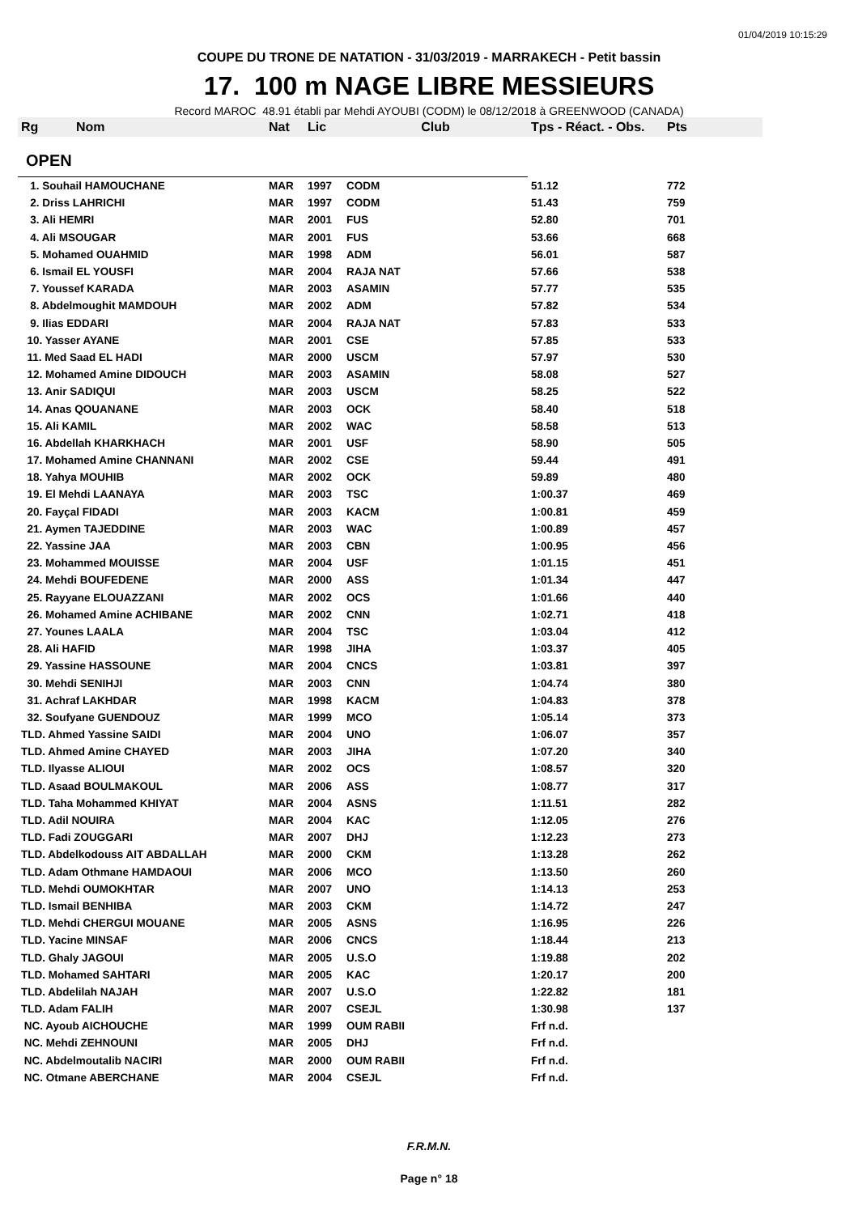01/04/2019 10:15:29
COUPE DU TRONE DE NATATION - 31/03/2019 - MARRAKECH - Petit bassin
17. 100 m NAGE LIBRE MESSIEURS
Record MAROC 48.91 établi par Mehdi AYOUBI (CODM) le 08/12/2018 à GREENWOOD (CANADA)
| Rg | Nom | Nat | Lic | Club | Tps - Réact. - Obs. | Pts |
| --- | --- | --- | --- | --- | --- | --- |
| OPEN | | | | | | |
| 1. Souhail HAMOUCHANE | | MAR | 1997 | CODM | 51.12 | 772 |
| 2. Driss LAHRICHI | | MAR | 1997 | CODM | 51.43 | 759 |
| 3. Ali HEMRI | | MAR | 2001 | FUS | 52.80 | 701 |
| 4. Ali MSOUGAR | | MAR | 2001 | FUS | 53.66 | 668 |
| 5. Mohamed OUAHMID | | MAR | 1998 | ADM | 56.01 | 587 |
| 6. Ismail EL YOUSFI | | MAR | 2004 | RAJA NAT | 57.66 | 538 |
| 7. Youssef KARADA | | MAR | 2003 | ASAMIN | 57.77 | 535 |
| 8. Abdelmoughit MAMDOUH | | MAR | 2002 | ADM | 57.82 | 534 |
| 9. Ilias EDDARI | | MAR | 2004 | RAJA NAT | 57.83 | 533 |
| 10. Yasser AYANE | | MAR | 2001 | CSE | 57.85 | 533 |
| 11. Med Saad EL HADI | | MAR | 2000 | USCM | 57.97 | 530 |
| 12. Mohamed Amine DIDOUCH | | MAR | 2003 | ASAMIN | 58.08 | 527 |
| 13. Anir SADIQUI | | MAR | 2003 | USCM | 58.25 | 522 |
| 14. Anas QOUANANE | | MAR | 2003 | OCK | 58.40 | 518 |
| 15. Ali KAMIL | | MAR | 2002 | WAC | 58.58 | 513 |
| 16. Abdellah KHARKHACH | | MAR | 2001 | USF | 58.90 | 505 |
| 17. Mohamed Amine CHANNANI | | MAR | 2002 | CSE | 59.44 | 491 |
| 18. Yahya MOUHIB | | MAR | 2002 | OCK | 59.89 | 480 |
| 19. El Mehdi LAANAYA | | MAR | 2003 | TSC | 1:00.37 | 469 |
| 20. Fayçal FIDADI | | MAR | 2003 | KACM | 1:00.81 | 459 |
| 21. Aymen TAJEDDINE | | MAR | 2003 | WAC | 1:00.89 | 457 |
| 22. Yassine JAA | | MAR | 2003 | CBN | 1:00.95 | 456 |
| 23. Mohammed MOUISSE | | MAR | 2004 | USF | 1:01.15 | 451 |
| 24. Mehdi BOUFEDENE | | MAR | 2000 | ASS | 1:01.34 | 447 |
| 25. Rayyane ELOUAZZANI | | MAR | 2002 | OCS | 1:01.66 | 440 |
| 26. Mohamed Amine ACHIBANE | | MAR | 2002 | CNN | 1:02.71 | 418 |
| 27. Younes LAALA | | MAR | 2004 | TSC | 1:03.04 | 412 |
| 28. Ali HAFID | | MAR | 1998 | JIHA | 1:03.37 | 405 |
| 29. Yassine HASSOUNE | | MAR | 2004 | CNCS | 1:03.81 | 397 |
| 30. Mehdi SENIHJI | | MAR | 2003 | CNN | 1:04.74 | 380 |
| 31. Achraf LAKHDAR | | MAR | 1998 | KACM | 1:04.83 | 378 |
| 32. Soufyane GUENDOUZ | | MAR | 1999 | MCO | 1:05.14 | 373 |
| TLD. Ahmed Yassine SAIDI | | MAR | 2004 | UNO | 1:06.07 | 357 |
| TLD. Ahmed Amine CHAYED | | MAR | 2003 | JIHA | 1:07.20 | 340 |
| TLD. Ilyasse ALIOUI | | MAR | 2002 | OCS | 1:08.57 | 320 |
| TLD. Asaad BOULMAKOUL | | MAR | 2006 | ASS | 1:08.77 | 317 |
| TLD. Taha Mohammed KHIYAT | | MAR | 2004 | ASNS | 1:11.51 | 282 |
| TLD. Adil NOUIRA | | MAR | 2004 | KAC | 1:12.05 | 276 |
| TLD. Fadi ZOUGGARI | | MAR | 2007 | DHJ | 1:12.23 | 273 |
| TLD. Abdelkodouss AIT ABDALLAH | | MAR | 2000 | CKM | 1:13.28 | 262 |
| TLD. Adam Othmane HAMDAOUI | | MAR | 2006 | MCO | 1:13.50 | 260 |
| TLD. Mehdi OUMOKHTAR | | MAR | 2007 | UNO | 1:14.13 | 253 |
| TLD. Ismail BENHIBA | | MAR | 2003 | CKM | 1:14.72 | 247 |
| TLD. Mehdi CHERGUI MOUANE | | MAR | 2005 | ASNS | 1:16.95 | 226 |
| TLD. Yacine MINSAF | | MAR | 2006 | CNCS | 1:18.44 | 213 |
| TLD. Ghaly JAGOUI | | MAR | 2005 | U.S.O | 1:19.88 | 202 |
| TLD. Mohamed SAHTARI | | MAR | 2005 | KAC | 1:20.17 | 200 |
| TLD. Abdelilah NAJAH | | MAR | 2007 | U.S.O | 1:22.82 | 181 |
| TLD. Adam FALIH | | MAR | 2007 | CSEJL | 1:30.98 | 137 |
| NC. Ayoub AICHOUCHE | | MAR | 1999 | OUM RABII | Frf n.d. | |
| NC. Mehdi ZEHNOUNI | | MAR | 2005 | DHJ | Frf n.d. | |
| NC. Abdelmoutalib NACIRI | | MAR | 2000 | OUM RABII | Frf n.d. | |
| NC. Otmane ABERCHANE | | MAR | 2004 | CSEJL | Frf n.d. | |
F.R.M.N.
Page n° 18